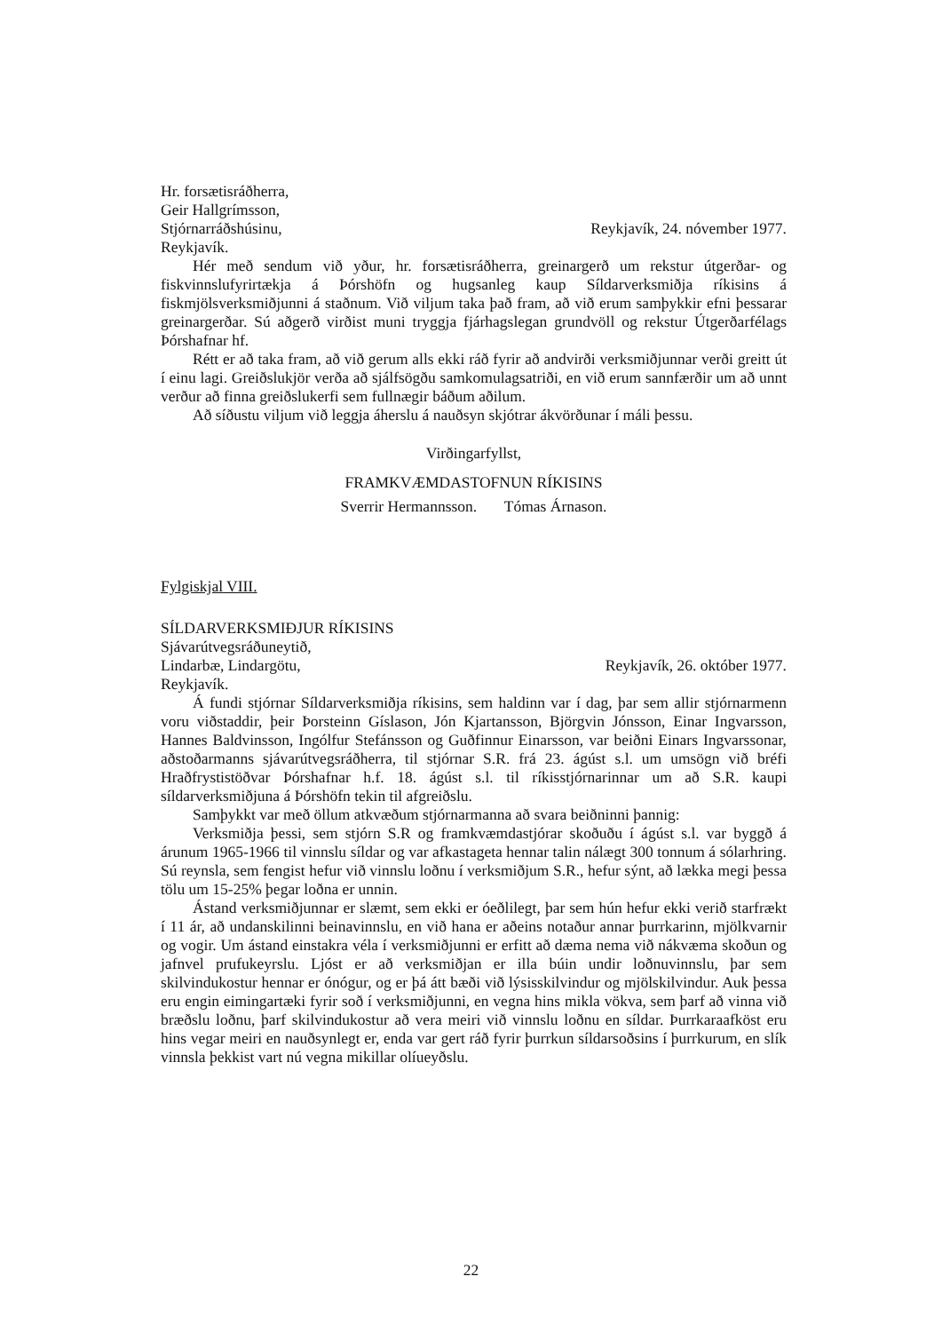Hr. forsætisráðherra,
Geir Hallgrímsson,
Stjórnarráðshúsinu,
Reykjavík.
Reykjavík, 24. nóvember 1977.
Hér með sendum við yður, hr. forsætisráðherra, greinargerð um rekstur útgerðar- og fiskvinnslufyrirtækja á Þórshöfn og hugsanleg kaup Síldarverksmiðja ríkisins á fiskmjölsverksmiðjunni á staðnum. Við viljum taka það fram, að við erum samþykkir efni þessarar greinargerðar. Sú aðgerð virðist muni tryggja fjárhagslegan grundvöll og rekstur Útgerðarfélags Þórshafnar hf.
Rétt er að taka fram, að við gerum alls ekki ráð fyrir að andvirði verksmiðjunnar verði greitt út í einu lagi. Greiðslukjör verða að sjálfsögðu samkomulagsatriði, en við erum sannfærðir um að unnt verður að finna greiðslukerfi sem fullnægir báðum aðilum.
Að síðustu viljum við leggja áherslu á nauðsyn skjótrar ákvörðunar í máli þessu.
Virðingarfyllst,
FRAMKVÆMDASTOFNUN RÍKISINS
Sverrir Hermannsson. Tómas Árnason.
Fylgiskjal VIII.
SÍLDARVERKSMIÐJUR RÍKISINS
Sjávarútvegsráðuneytið,
Lindarbæ, Lindargötu,
Reykjavík.
Reykjavík, 26. október 1977.
Á fundi stjórnar Síldarverksmiðja ríkisins, sem haldinn var í dag, þar sem allir stjórnarmenn voru viðstaddir, þeir Þorsteinn Gíslason, Jón Kjartansson, Björgvin Jónsson, Einar Ingvarsson, Hannes Baldvinsson, Ingólfur Stefánsson og Guðfinnur Einarsson, var beiðni Einars Ingvarssonar, aðstoðarmanns sjávarútvegsráðherra, til stjórnar S.R. frá 23. ágúst s.l. um umsögn við bréfi Hraðfrystistöðvar Þórshafnar h.f. 18. ágúst s.l. til ríkisstjórnarinnar um að S.R. kaupi síldarverksmiðjuna á Þórshöfn tekin til afgreiðslu.
Samþykkt var með öllum atkvæðum stjórnarmanna að svara beiðninni þannig:
Verksmiðja þessi, sem stjórn S.R og framkvæmdastjórar skoðuðu í ágúst s.l. var byggð á árunum 1965-1966 til vinnslu síldar og var afkastageta hennar talin nálægt 300 tonnum á sólarhring. Sú reynsla, sem fengist hefur við vinnslu loðnu í verksmiðjum S.R., hefur sýnt, að lækka megi þessa tölu um 15-25% þegar loðna er unnin.
Ástand verksmiðjunnar er slæmt, sem ekki er óeðlilegt, þar sem hún hefur ekki verið starfrækt í 11 ár, að undanskilinni beinavinnslu, en við hana er aðeins notaður annar þurrkarinn, mjölkvarnir og vogir. Um ástand einstakra véla í verksmiðjunni er erfitt að dæma nema við nákvæma skoðun og jafnvel prufukeyrslu. Ljóst er að verksmiðjan er illa búin undir loðnuvinnslu, þar sem skilvindukostur hennar er ónógur, og er þá átt bæði við lýsisskilvindur og mjölskilvindur. Auk þessa eru engin eimingartæki fyrir soð í verksmiðjunni, en vegna hins mikla vökva, sem þarf að vinna við bræðslu loðnu, þarf skilvindukostur að vera meiri við vinnslu loðnu en síldar. Þurrkaraafköst eru hins vegar meiri en nauðsynlegt er, enda var gert ráð fyrir þurrkun síldarsoðsins í þurrkurum, en slík vinnsla þekkist vart nú vegna mikillar olíueyðslu.
22